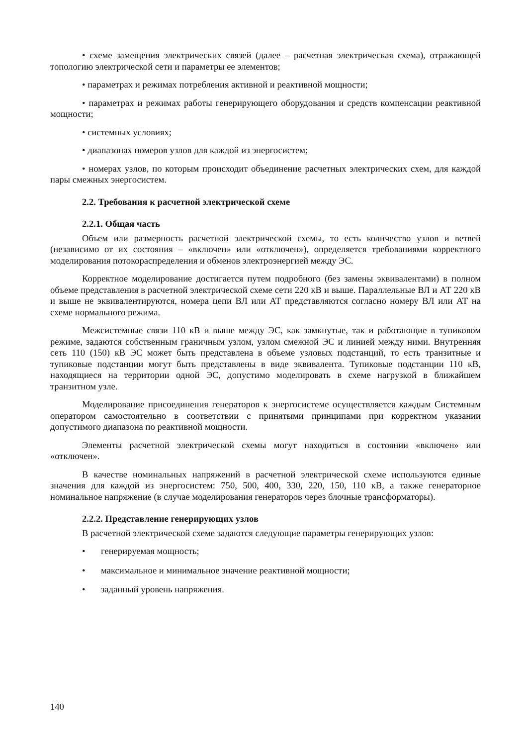• схеме замещения электрических связей (далее – расчетная электрическая схема), отражающей топологию электрической сети и параметры ее элементов;
• параметрах и режимах потребления активной и реактивной мощности;
• параметрах и режимах работы генерирующего оборудования и средств компенсации реактивной мощности;
• системных условиях;
• диапазонах номеров узлов для каждой из энергосистем;
• номерах узлов, по которым происходит объединение расчетных электрических схем, для каждой пары смежных энергосистем.
2.2. Требования к расчетной электрической схеме
2.2.1. Общая часть
Объем или размерность расчетной электрической схемы, то есть количество узлов и ветвей (независимо от их состояния – «включен» или «отключен»), определяется требованиями корректного моделирования потокораспределения и обменов электроэнергией между ЭС.
Корректное моделирование достигается путем подробного (без замены эквивалентами) в полном объеме представления в расчетной электрической схеме сети 220 кВ и выше. Параллельные ВЛ и АТ 220 кВ и выше не эквивалентируются, номера цепи ВЛ или АТ представляются согласно номеру ВЛ или АТ на схеме нормального режима.
Межсистемные связи 110 кВ и выше между ЭС, как замкнутые, так и работающие в тупиковом режиме, задаются собственным граничным узлом, узлом смежной ЭС и линией между ними. Внутренняя сеть 110 (150) кВ ЭС может быть представлена в объеме узловых подстанций, то есть транзитные и тупиковые подстанции могут быть представлены в виде эквивалента. Тупиковые подстанции 110 кВ, находящиеся на территории одной ЭС, допустимо моделировать в схеме нагрузкой в ближайшем транзитном узле.
Моделирование присоединения генераторов к энергосистеме осуществляется каждым Системным оператором самостоятельно в соответствии с принятыми принципами при корректном указании допустимого диапазона по реактивной мощности.
Элементы расчетной электрической схемы могут находиться в состоянии «включен» или «отключен».
В качестве номинальных напряжений в расчетной электрической схеме используются единые значения для каждой из энергосистем: 750, 500, 400, 330, 220, 150, 110 кВ, а также генераторное номинальное напряжение (в случае моделирования генераторов через блочные трансформаторы).
2.2.2. Представление генерирующих узлов
В расчетной электрической схеме задаются следующие параметры генерирующих узлов:
• генерируемая мощность;
• максимальное и минимальное значение реактивной мощности;
• заданный уровень напряжения.
140